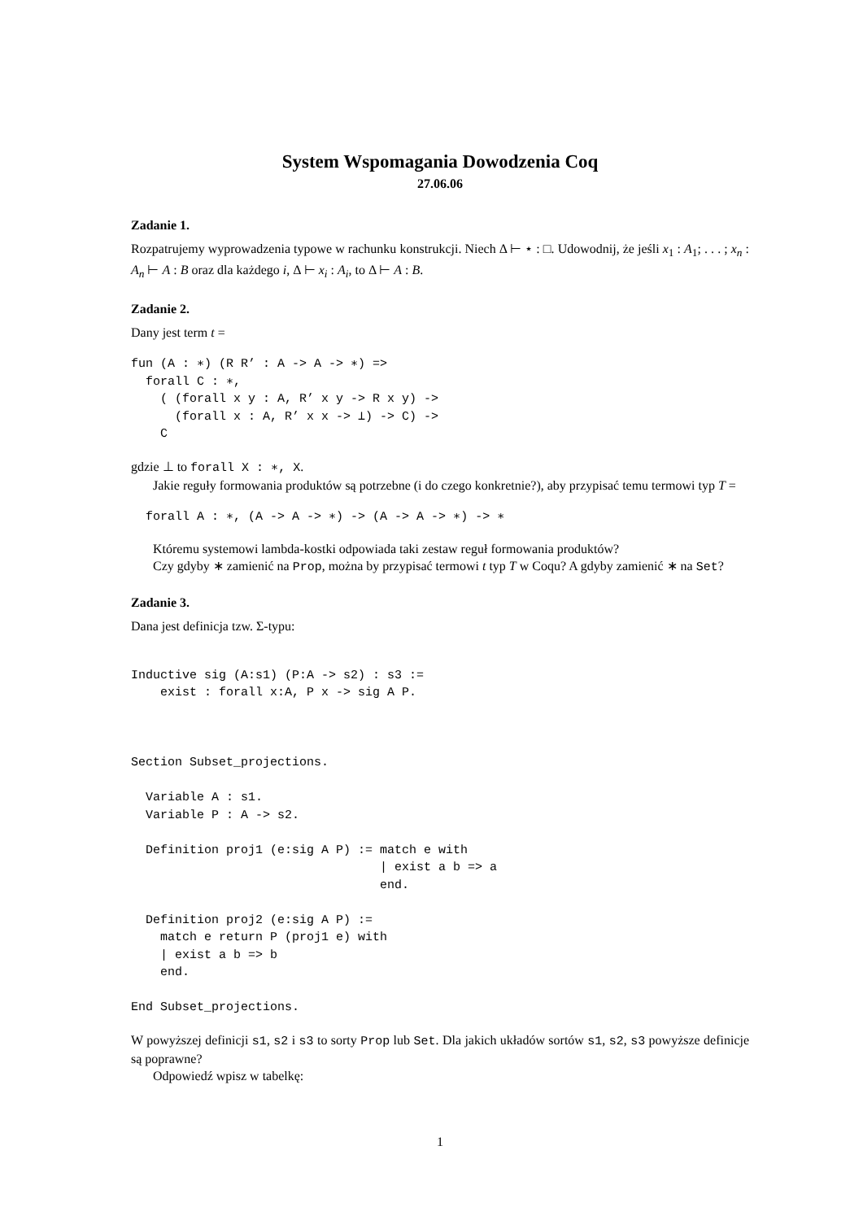System Wspomagania Dowodzenia Coq
27.06.06
Zadanie 1.
Rozpatrujemy wyprowadzenia typowe w rachunku konstrukcji. Niech Δ ⊢ ⋆ : □. Udowodnij, że jeśli x<sub>1</sub> : A<sub>1</sub>; . . . ; x<sub>n</sub> : A<sub>n</sub> ⊢ A : B oraz dla każdego i, Δ ⊢ x<sub>i</sub> : A<sub>i</sub>, to Δ ⊢ A : B.
Zadanie 2.
Dany jest term t =
fun (A : ∗) (R R’ : A -> A -> ∗) =>
  forall C : ∗,
    ( (forall x y : A, R’ x y -> R x y) ->
      (forall x : A, R’ x x -> ⊥) -> C) ->
    C
gdzie ⊥ to forall X : ∗, X.
Jakie reguły formowania produktów są potrzebne (i do czego konkretnie?), aby przypisać temu termowi typ T =
  forall A : ∗, (A -> A -> ∗) -> (A -> A -> ∗) -> ∗
Któremu systemowi lambda-kostki odpowiada taki zestaw reguł formowania produktów?
Czy gdyby ∗ zamienić na Prop, można by przypisać termowi t typ T w Coqu? A gdyby zamienić ∗ na Set?
Zadanie 3.
Dana jest definicja tzw. Σ-typu:
Inductive sig (A:s1) (P:A -> s2) : s3 :=
    exist : forall x:A, P x -> sig A P.



Section Subset_projections.

  Variable A : s1.
  Variable P : A -> s2.

  Definition proj1 (e:sig A P) := match e with
                                  | exist a b => a
                                  end.

  Definition proj2 (e:sig A P) :=
    match e return P (proj1 e) with
    | exist a b => b
    end.

End Subset_projections.
W powyższej definicji s1, s2 i s3 to sorty Prop lub Set. Dla jakich układów sortów s1, s2, s3 powyższe definicje są poprawne?
Odpowiedź wpisz w tabelkę:
1